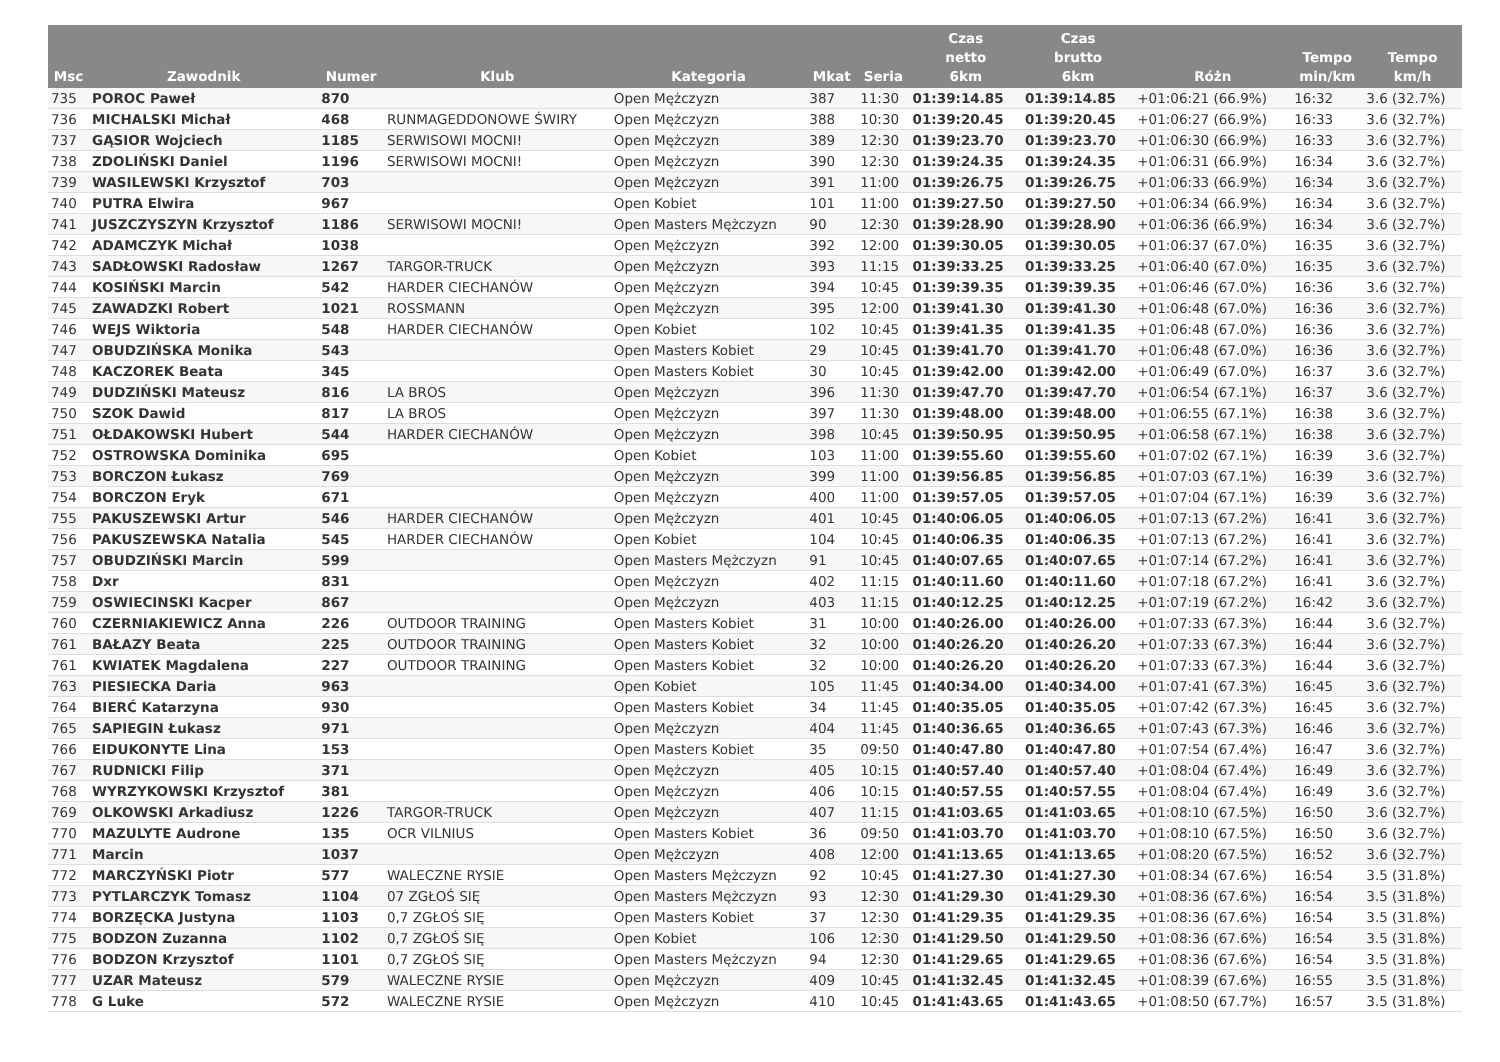| Msc | Zawodnik | Numer | Klub | Kategoria | Mkat | Seria | Czas netto 6km | Czas brutto 6km | Różn | Tempo min/km | Tempo km/h |
| --- | --- | --- | --- | --- | --- | --- | --- | --- | --- | --- | --- |
| 735 | POROC Paweł | 870 | | Open Mężczyzn | 387 | 11:30 | 01:39:14.85 | 01:39:14.85 | +01:06:21 (66.9%) | 16:32 | 3.6 (32.7%) |
| 736 | MICHALSKI Michał | 468 | RUNMAGEDDONOWE ŚWIRY | Open Mężczyzn | 388 | 10:30 | 01:39:20.45 | 01:39:20.45 | +01:06:27 (66.9%) | 16:33 | 3.6 (32.7%) |
| 737 | GĄSIOR Wojciech | 1185 | SERWISOWI MOCNI! | Open Mężczyzn | 389 | 12:30 | 01:39:23.70 | 01:39:23.70 | +01:06:30 (66.9%) | 16:33 | 3.6 (32.7%) |
| 738 | ZDOLIŃSKI Daniel | 1196 | SERWISOWI MOCNI! | Open Mężczyzn | 390 | 12:30 | 01:39:24.35 | 01:39:24.35 | +01:06:31 (66.9%) | 16:34 | 3.6 (32.7%) |
| 739 | WASILEWSKI Krzysztof | 703 | | Open Mężczyzn | 391 | 11:00 | 01:39:26.75 | 01:39:26.75 | +01:06:33 (66.9%) | 16:34 | 3.6 (32.7%) |
| 740 | PUTRA Elwira | 967 | | Open Kobiet | 101 | 11:00 | 01:39:27.50 | 01:39:27.50 | +01:06:34 (66.9%) | 16:34 | 3.6 (32.7%) |
| 741 | JUSZCZYSZYN Krzysztof | 1186 | SERWISOWI MOCNI! | Open Masters Mężczyzn | 90 | 12:30 | 01:39:28.90 | 01:39:28.90 | +01:06:36 (66.9%) | 16:34 | 3.6 (32.7%) |
| 742 | ADAMCZYK Michał | 1038 | | Open Mężczyzn | 392 | 12:00 | 01:39:30.05 | 01:39:30.05 | +01:06:37 (67.0%) | 16:35 | 3.6 (32.7%) |
| 743 | SADŁOWSKI Radosław | 1267 | TARGOR-TRUCK | Open Mężczyzn | 393 | 11:15 | 01:39:33.25 | 01:39:33.25 | +01:06:40 (67.0%) | 16:35 | 3.6 (32.7%) |
| 744 | KOSIŃSKI Marcin | 542 | HARDER CIECHANÓW | Open Mężczyzn | 394 | 10:45 | 01:39:39.35 | 01:39:39.35 | +01:06:46 (67.0%) | 16:36 | 3.6 (32.7%) |
| 745 | ZAWADZKI Robert | 1021 | ROSSMANN | Open Mężczyzn | 395 | 12:00 | 01:39:41.30 | 01:39:41.30 | +01:06:48 (67.0%) | 16:36 | 3.6 (32.7%) |
| 746 | WEJS Wiktoria | 548 | HARDER CIECHANÓW | Open Kobiet | 102 | 10:45 | 01:39:41.35 | 01:39:41.35 | +01:06:48 (67.0%) | 16:36 | 3.6 (32.7%) |
| 747 | OBUDZIŃSKA Monika | 543 | | Open Masters Kobiet | 29 | 10:45 | 01:39:41.70 | 01:39:41.70 | +01:06:48 (67.0%) | 16:36 | 3.6 (32.7%) |
| 748 | KACZOREK Beata | 345 | | Open Masters Kobiet | 30 | 10:45 | 01:39:42.00 | 01:39:42.00 | +01:06:49 (67.0%) | 16:37 | 3.6 (32.7%) |
| 749 | DUDZIŃSKI Mateusz | 816 | LA BROS | Open Mężczyzn | 396 | 11:30 | 01:39:47.70 | 01:39:47.70 | +01:06:54 (67.1%) | 16:37 | 3.6 (32.7%) |
| 750 | SZOK Dawid | 817 | LA BROS | Open Mężczyzn | 397 | 11:30 | 01:39:48.00 | 01:39:48.00 | +01:06:55 (67.1%) | 16:38 | 3.6 (32.7%) |
| 751 | OŁDAKOWSKI Hubert | 544 | HARDER CIECHANÓW | Open Mężczyzn | 398 | 10:45 | 01:39:50.95 | 01:39:50.95 | +01:06:58 (67.1%) | 16:38 | 3.6 (32.7%) |
| 752 | OSTROWSKA Dominika | 695 | | Open Kobiet | 103 | 11:00 | 01:39:55.60 | 01:39:55.60 | +01:07:02 (67.1%) | 16:39 | 3.6 (32.7%) |
| 753 | BORCZON Łukasz | 769 | | Open Mężczyzn | 399 | 11:00 | 01:39:56.85 | 01:39:56.85 | +01:07:03 (67.1%) | 16:39 | 3.6 (32.7%) |
| 754 | BORCZON Eryk | 671 | | Open Mężczyzn | 400 | 11:00 | 01:39:57.05 | 01:39:57.05 | +01:07:04 (67.1%) | 16:39 | 3.6 (32.7%) |
| 755 | PAKUSZEWSKI Artur | 546 | HARDER CIECHANÓW | Open Mężczyzn | 401 | 10:45 | 01:40:06.05 | 01:40:06.05 | +01:07:13 (67.2%) | 16:41 | 3.6 (32.7%) |
| 756 | PAKUSZEWSKA Natalia | 545 | HARDER CIECHANÓW | Open Kobiet | 104 | 10:45 | 01:40:06.35 | 01:40:06.35 | +01:07:13 (67.2%) | 16:41 | 3.6 (32.7%) |
| 757 | OBUDZIŃSKI Marcin | 599 | | Open Masters Mężczyzn | 91 | 10:45 | 01:40:07.65 | 01:40:07.65 | +01:07:14 (67.2%) | 16:41 | 3.6 (32.7%) |
| 758 | Dxr | 831 | | Open Mężczyzn | 402 | 11:15 | 01:40:11.60 | 01:40:11.60 | +01:07:18 (67.2%) | 16:41 | 3.6 (32.7%) |
| 759 | OSWIECINSKI Kacper | 867 | | Open Mężczyzn | 403 | 11:15 | 01:40:12.25 | 01:40:12.25 | +01:07:19 (67.2%) | 16:42 | 3.6 (32.7%) |
| 760 | CZERNIAKIEWICZ Anna | 226 | OUTDOOR TRAINING | Open Masters Kobiet | 31 | 10:00 | 01:40:26.00 | 01:40:26.00 | +01:07:33 (67.3%) | 16:44 | 3.6 (32.7%) |
| 761 | BAŁAZY Beata | 225 | OUTDOOR TRAINING | Open Masters Kobiet | 32 | 10:00 | 01:40:26.20 | 01:40:26.20 | +01:07:33 (67.3%) | 16:44 | 3.6 (32.7%) |
| 761 | KWIATEK Magdalena | 227 | OUTDOOR TRAINING | Open Masters Kobiet | 32 | 10:00 | 01:40:26.20 | 01:40:26.20 | +01:07:33 (67.3%) | 16:44 | 3.6 (32.7%) |
| 763 | PIESIECKA Daria | 963 | | Open Kobiet | 105 | 11:45 | 01:40:34.00 | 01:40:34.00 | +01:07:41 (67.3%) | 16:45 | 3.6 (32.7%) |
| 764 | BIERĆ Katarzyna | 930 | | Open Masters Kobiet | 34 | 11:45 | 01:40:35.05 | 01:40:35.05 | +01:07:42 (67.3%) | 16:45 | 3.6 (32.7%) |
| 765 | SAPIEGIN Łukasz | 971 | | Open Mężczyzn | 404 | 11:45 | 01:40:36.65 | 01:40:36.65 | +01:07:43 (67.3%) | 16:46 | 3.6 (32.7%) |
| 766 | EIDUKONYTE Lina | 153 | | Open Masters Kobiet | 35 | 09:50 | 01:40:47.80 | 01:40:47.80 | +01:07:54 (67.4%) | 16:47 | 3.6 (32.7%) |
| 767 | RUDNICKI Filip | 371 | | Open Mężczyzn | 405 | 10:15 | 01:40:57.40 | 01:40:57.40 | +01:08:04 (67.4%) | 16:49 | 3.6 (32.7%) |
| 768 | WYRZYKOWSKI Krzysztof | 381 | | Open Mężczyzn | 406 | 10:15 | 01:40:57.55 | 01:40:57.55 | +01:08:04 (67.4%) | 16:49 | 3.6 (32.7%) |
| 769 | OLKOWSKI Arkadiusz | 1226 | TARGOR-TRUCK | Open Mężczyzn | 407 | 11:15 | 01:41:03.65 | 01:41:03.65 | +01:08:10 (67.5%) | 16:50 | 3.6 (32.7%) |
| 770 | MAZULYTE Audrone | 135 | OCR VILNIUS | Open Masters Kobiet | 36 | 09:50 | 01:41:03.70 | 01:41:03.70 | +01:08:10 (67.5%) | 16:50 | 3.6 (32.7%) |
| 771 | Marcin | 1037 | | Open Mężczyzn | 408 | 12:00 | 01:41:13.65 | 01:41:13.65 | +01:08:20 (67.5%) | 16:52 | 3.6 (32.7%) |
| 772 | MARCZYŃSKI Piotr | 577 | WALECZNE RYSIE | Open Masters Mężczyzn | 92 | 10:45 | 01:41:27.30 | 01:41:27.30 | +01:08:34 (67.6%) | 16:54 | 3.5 (31.8%) |
| 773 | PYTLARCZYK Tomasz | 1104 | 07 ZGŁOŚ SIĘ | Open Masters Mężczyzn | 93 | 12:30 | 01:41:29.30 | 01:41:29.30 | +01:08:36 (67.6%) | 16:54 | 3.5 (31.8%) |
| 774 | BORZĘCKA Justyna | 1103 | 0,7 ZGŁOŚ SIĘ | Open Masters Kobiet | 37 | 12:30 | 01:41:29.35 | 01:41:29.35 | +01:08:36 (67.6%) | 16:54 | 3.5 (31.8%) |
| 775 | BODZON Zuzanna | 1102 | 0,7 ZGŁOŚ SIĘ | Open Kobiet | 106 | 12:30 | 01:41:29.50 | 01:41:29.50 | +01:08:36 (67.6%) | 16:54 | 3.5 (31.8%) |
| 776 | BODZON Krzysztof | 1101 | 0,7 ZGŁOŚ SIĘ | Open Masters Mężczyzn | 94 | 12:30 | 01:41:29.65 | 01:41:29.65 | +01:08:36 (67.6%) | 16:54 | 3.5 (31.8%) |
| 777 | UZAR Mateusz | 579 | WALECZNE RYSIE | Open Mężczyzn | 409 | 10:45 | 01:41:32.45 | 01:41:32.45 | +01:08:39 (67.6%) | 16:55 | 3.5 (31.8%) |
| 778 | G Luke | 572 | WALECZNE RYSIE | Open Mężczyzn | 410 | 10:45 | 01:41:43.65 | 01:41:43.65 | +01:08:50 (67.7%) | 16:57 | 3.5 (31.8%) |